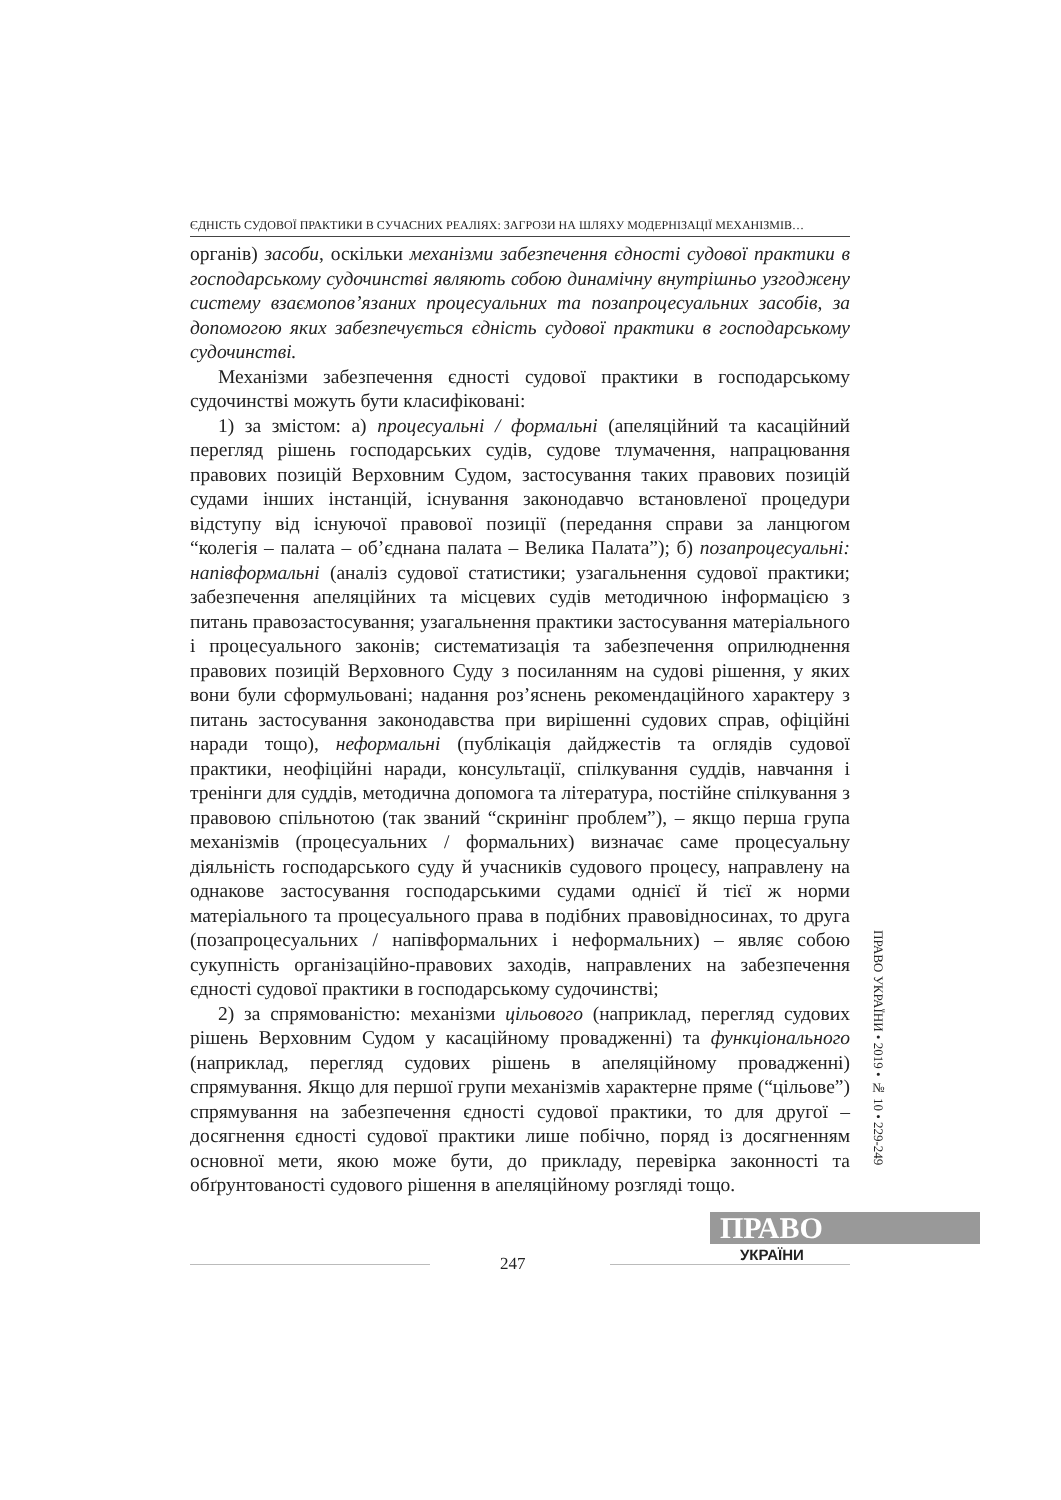ЄДНІСТЬ СУДОВОЇ ПРАКТИКИ В СУЧАСНИХ РЕАЛІЯХ: ЗАГРОЗИ НА ШЛЯХУ МОДЕРНІЗАЦІЇ МЕХАНІЗМІВ…
органів) засоби, оскільки механізми забезпечення єдності судової практики в господарському судочинстві являють собою динамічну внутрішньо узгоджену систему взаємопов’язаних процесуальних та позапроцесуальних засобів, за допомогою яких забезпечується єдність судової практики в господарському судочинстві.
Механізми забезпечення єдності судової практики в господарському судочинстві можуть бути класифіковані:
1) за змістом: а) процесуальні / формальні (апеляційний та касаційний перегляд рішень господарських судів, судове тлумачення, напрацювання правових позицій Верховним Судом, застосування таких правових позицій судами інших інстанцій, існування законодавчо встановленої процедури відступу від існуючої правової позиції (передання справи за ланцюгом “колегія – палата – об’єднана палата – Велика Палата”); б) позапроцесуальні: напівформальні (аналіз судової статистики; узагальнення судової практики; забезпечення апеляційних та місцевих судів методичною інформацією з питань правозастосування; узагальнення практики застосування матеріального і процесуального законів; систематизація та забезпечення оприлюднення правових позицій Верховного Суду з посиланням на судові рішення, у яких вони були сформульовані; надання роз’яснень рекомендаційного характеру з питань застосування законодавства при вирішенні судових справ, офіційні наради тощо), неформальні (публікація дайджестів та оглядів судової практики, неофіційні наради, консультації, спілкування суддів, навчання і тренінги для суддів, методична допомога та література, постійне спілкування з правовою спільнотою (так званий “скринінг проблем”), – якщо перша група механізмів (процесуальних / формальних) визначає саме процесуальну діяльність господарського суду й учасників судового процесу, направлену на однакове застосування господарськими судами однієї й тієї ж норми матеріального та процесуального права в подібних правовідносинах, то друга (позапроцесуальних / напівформальних і неформальних) – являє собою сукупність організаційно-правових заходів, направлених на забезпечення єдності судової практики в господарському судочинстві;
2) за спрямованістю: механізми цільового (наприклад, перегляд судових рішень Верховним Судом у касаційному провадженні) та функціонального (наприклад, перегляд судових рішень в апеляційному провадженні) спрямування. Якщо для першої групи механізмів характерне пряме (“цільове”) спрямування на забезпечення єдності судової практики, то для другої – досягнення єдності судової практики лише побічно, поряд із досягненням основної мети, якою може бути, до прикладу, перевірка законності та обґрунтованості судового рішення в апеляційному розгляді тощо.
ПРАВО УКРАЇНИ • 2019 • № 10 • 229-249
ПРАВО
УКРАЇНИ
247